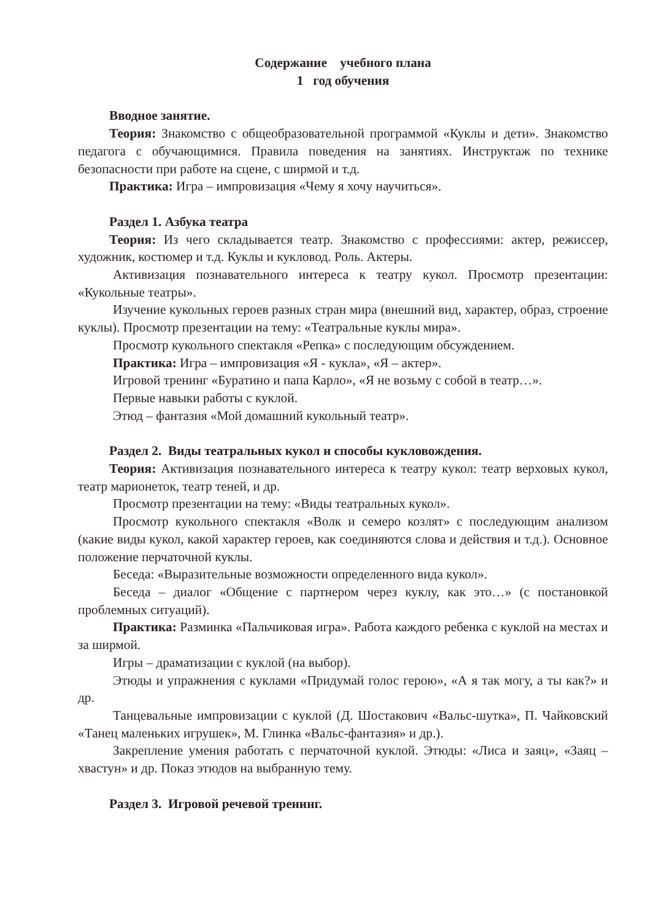Содержание учебного плана
1 год обучения
Вводное занятие.
Теория: Знакомство с общеобразовательной программой «Куклы и дети». Знакомство педагога с обучающимися. Правила поведения на занятиях. Инструктаж по технике безопасности при работе на сцене, с ширмой и т.д.
Практика: Игра – импровизация «Чему я хочу научиться».
Раздел 1. Азбука театра
Теория: Из чего складывается театр. Знакомство с профессиями: актер, режиссер, художник, костюмер и т.д. Куклы и кукловод. Роль. Актеры.
Активизация познавательного интереса к театру кукол. Просмотр презентации: «Кукольные театры».
Изучение кукольных героев разных стран мира (внешний вид, характер, образ, строение куклы). Просмотр презентации на тему: «Театральные куклы мира».
Просмотр кукольного спектакля «Репка» с последующим обсуждением.
Практика: Игра – импровизация «Я - кукла», «Я – актер».
Игровой тренинг «Буратино и папа Карло», «Я не возьму с собой в театр…».
Первые навыки работы с куклой.
Этюд – фантазия «Мой домашний кукольный театр».
Раздел 2. Виды театральных кукол и способы кукловождения.
Теория: Активизация познавательного интереса к театру кукол: театр верховых кукол, театр марионеток, театр теней, и др.
Просмотр презентации на тему: «Виды театральных кукол».
Просмотр кукольного спектакля «Волк и семеро козлят» с последующим анализом (какие виды кукол, какой характер героев, как соединяются слова и действия и т.д.). Основное положение перчаточной куклы.
Беседа: «Выразительные возможности определенного вида кукол».
Беседа – диалог «Общение с партнером через куклу, как это…» (с постановкой проблемных ситуаций).
Практика: Разминка «Пальчиковая игра». Работа каждого ребенка с куклой на местах и за ширмой.
Игры – драматизации с куклой (на выбор).
Этюды и упражнения с куклами «Придумай голос герою», «А я так могу, а ты как?» и др.
Танцевальные импровизации с куклой (Д. Шостакович «Вальс-шутка», П. Чайковский «Танец маленьких игрушек», М. Глинка «Вальс-фантазия» и др.).
Закрепление умения работать с перчаточной куклой. Этюды: «Лиса и заяц», «Заяц – хвастун» и др. Показ этюдов на выбранную тему.
Раздел 3. Игровой речевой тренинг.